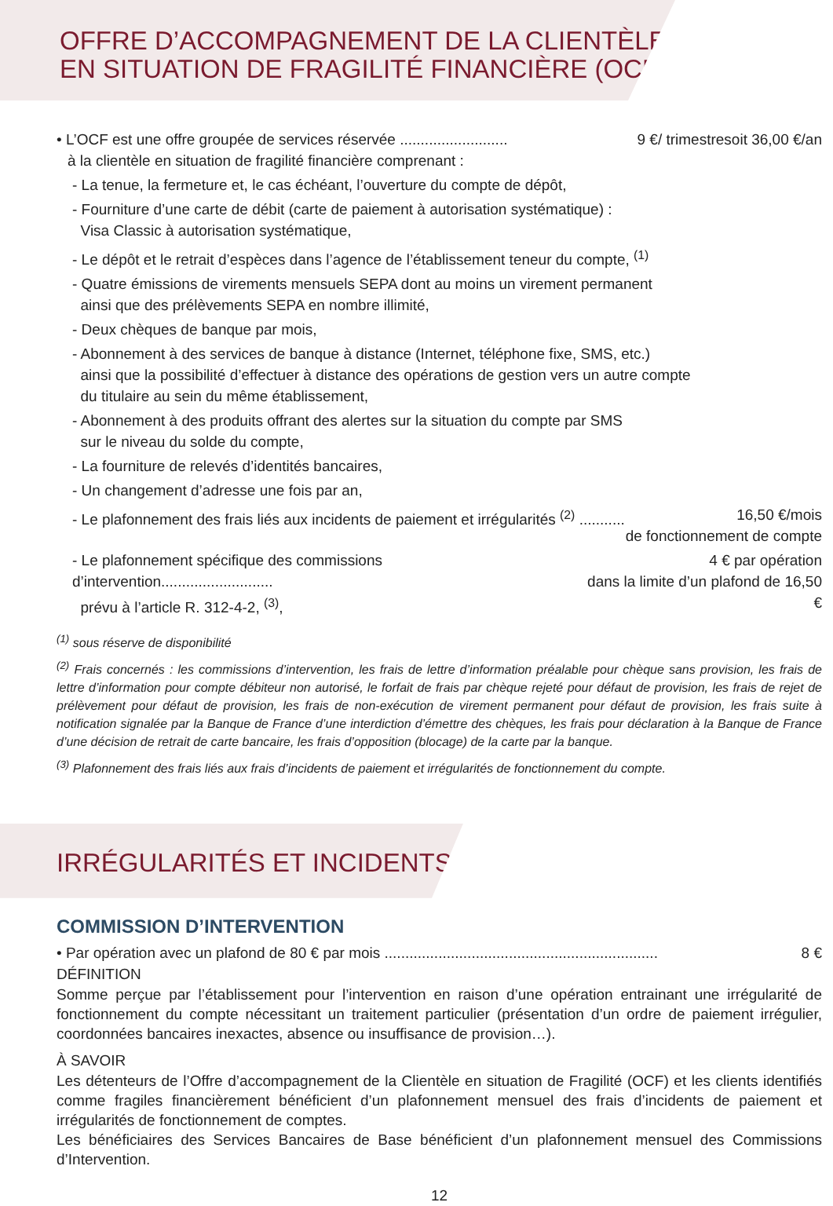OFFRE D’ACCOMPAGNEMENT DE LA CLIENTÈLE
EN SITUATION DE FRAGILITÉ FINANCIÈRE (OCF)
• L’OCF est une offre groupée de services réservée ..........................
9 €/ trimestresoit 36,00 €/an
à la clientèle en situation de fragilité financière comprenant :
- La tenue, la fermeture et, le cas échéant, l’ouverture du compte de dépôt,
- Fourniture d’une carte de débit (carte de paiement à autorisation systématique) :
Visa Classic à autorisation systématique,
- Le dépôt et le retrait d’espèces dans l’agence de l’établissement teneur du compte, <sup>(1)</sup>
- Quatre émissions de virements mensuels SEPA dont au moins un virement permanent
ainsi que des prélèvements SEPA en nombre illimité,
- Deux chèques de banque par mois,
- Abonnement à des services de banque à distance (Internet, téléphone fixe, SMS, etc.)
ainsi que la possibilité d’effectuer à distance des opérations de gestion vers un autre compte
du titulaire au sein du même établissement,
- Abonnement à des produits offrant des alertes sur la situation du compte par SMS
sur le niveau du solde du compte,
- La fourniture de relevés d’identités bancaires,
- Un changement d’adresse une fois par an,
- Le plafonnement des frais liés aux incidents de paiement et irrégularités <sup>(2)</sup> ...........
16,50 €/mois
de fonctionnement de compte
- Le plafonnement spécifique des commissions d’intervention...........................
prévu à l’article R. 312-4-2, <sup>(3)</sup>,
4 € par opération
dans la limite d’un plafond de 16,50 €
<sup>(1)</sup> sous réserve de disponibilité
<sup>(2)</sup> Frais concernés : les commissions d’intervention, les frais de lettre d’information préalable pour chèque sans provision, les frais de lettre d’information pour compte débiteur non autorisé, le forfait de frais par chèque rejeté pour défaut de provision, les frais de rejet de prélèvement pour défaut de provision, les frais de non-exécution de virement permanent pour défaut de provision, les frais suite à notification signalée par la Banque de France d’une interdiction d’émettre des chèques, les frais pour déclaration à la Banque de France d’une décision de retrait de carte bancaire, les frais d’opposition (blocage) de la carte par la banque.
<sup>(3)</sup> Plafonnement des frais liés aux frais d’incidents de paiement et irrégularités de fonctionnement du compte.
IRRÉGULARITÉS ET INCIDENTS
COMMISSION D’INTERVENTION
• Par opération avec un plafond de 80 € par mois ..................................................................
8 €
DÉFINITION
Somme perçue par l’établissement pour l’intervention en raison d’une opération entrainant une irrégularité de fonctionnement du compte nécessitant un traitement particulier (présentation d’un ordre de paiement irrégulier, coordonnées bancaires inexactes, absence ou insuffisance de provision…).
À SAVOIR
Les détenteurs de l’Offre d’accompagnement de la Clientèle en situation de Fragilité (OCF) et les clients identifiés comme fragiles financièrement bénéficient d’un plafonnement mensuel des frais d’incidents de paiement et irrégularités de fonctionnement de comptes.
Les bénéficiaires des Services Bancaires de Base bénéficient d’un plafonnement mensuel des Commissions d’Intervention.
12